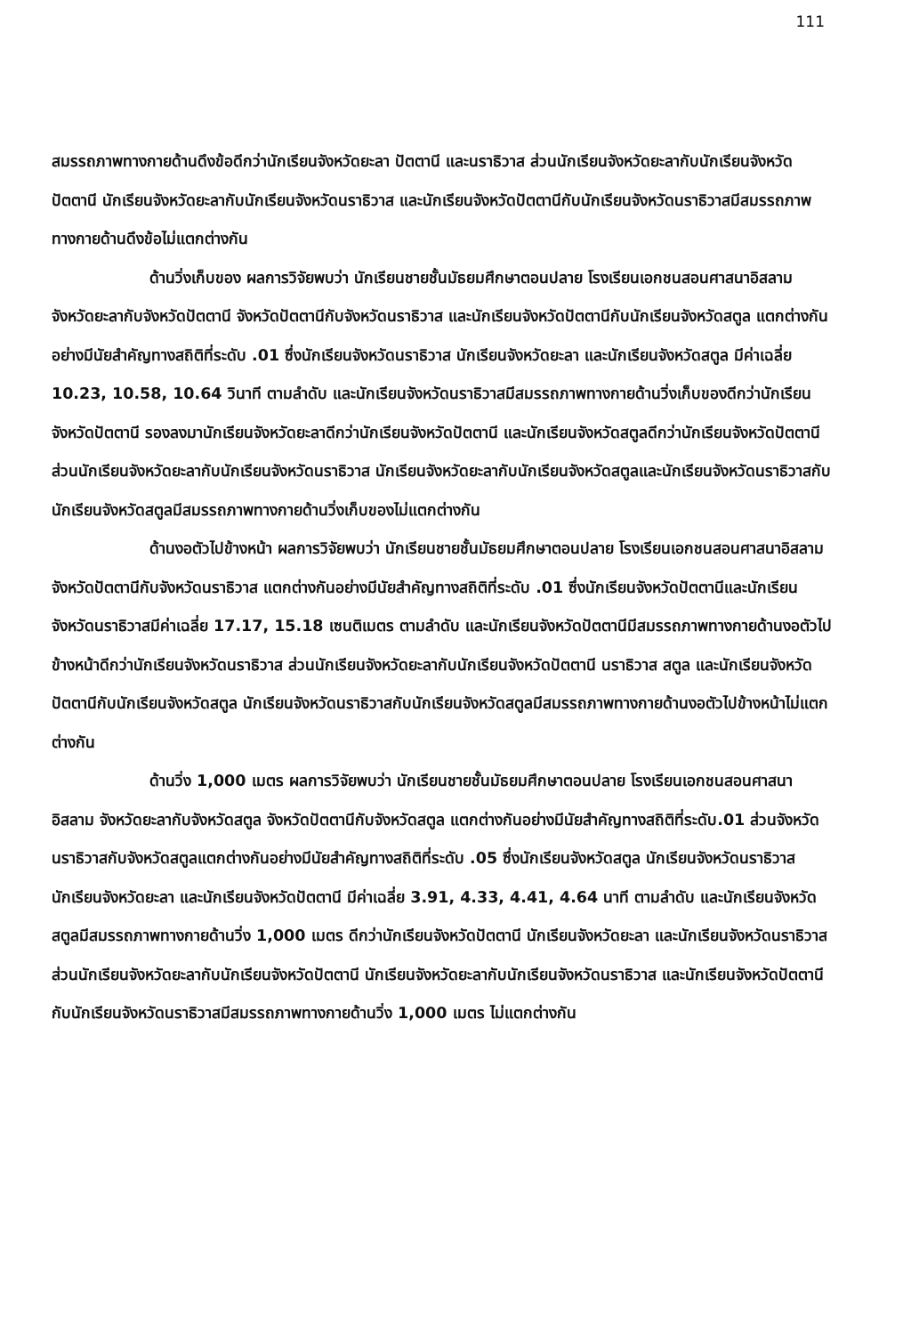111
สมรรถภาพทางกายด้านดึงข้อดีกว่านักเรียนจังหวัดยะลา ปัตตานี และนราธิวาส ส่วนนักเรียนจังหวัดยะลากับนักเรียนจังหวัดปัตตานี นักเรียนจังหวัดยะลากับนักเรียนจังหวัดนราธิวาส และนักเรียนจังหวัดปัตตานีกับนักเรียนจังหวัดนราธิวาสมีสมรรถภาพทางกายด้านดึงข้อไม่แตกต่างกัน
ด้านวิ่งเก็บของ ผลการวิจัยพบว่า นักเรียนชายชั้นมัธยมศึกษาตอนปลาย โรงเรียนเอกชนสอนศาสนาอิสลามจังหวัดยะลากับจังหวัดปัตตานี จังหวัดปัตตานีกับจังหวัดนราธิวาส และนักเรียนจังหวัดปัตตานีกับนักเรียนจังหวัดสตูล แตกต่างกันอย่างมีนัยสำคัญทางสถิติที่ระดับ .01 ซึ่งนักเรียนจังหวัดนราธิวาส นักเรียนจังหวัดยะลา และนักเรียนจังหวัดสตูล มีค่าเฉลี่ย 10.23, 10.58, 10.64 วินาที ตามลำดับ และนักเรียนจังหวัดนราธิวาสมีสมรรถภาพทางกายด้านวิ่งเก็บของดีกว่านักเรียนจังหวัดปัตตานี รองลงมานักเรียนจังหวัดยะลาดีกว่านักเรียนจังหวัดปัตตานี และนักเรียนจังหวัดสตูลดีกว่านักเรียนจังหวัดปัตตานี ส่วนนักเรียนจังหวัดยะลากับนักเรียนจังหวัดนราธิวาส นักเรียนจังหวัดยะลากับนักเรียนจังหวัดสตูลและนักเรียนจังหวัดนราธิวาสกับนักเรียนจังหวัดสตูลมีสมรรถภาพทางกายด้านวิ่งเก็บของไม่แตกต่างกัน
ด้านงอตัวไปข้างหน้า ผลการวิจัยพบว่า นักเรียนชายชั้นมัธยมศึกษาตอนปลาย โรงเรียนเอกชนสอนศาสนาอิสลามจังหวัดปัตตานีกับจังหวัดนราธิวาส แตกต่างกันอย่างมีนัยสำคัญทางสถิติที่ระดับ .01 ซึ่งนักเรียนจังหวัดปัตตานีและนักเรียนจังหวัดนราธิวาสมีค่าเฉลี่ย 17.17, 15.18 เซนติเมตร ตามลำดับ และนักเรียนจังหวัดปัตตานีมีสมรรถภาพทางกายด้านงอตัวไปข้างหน้าดีกว่านักเรียนจังหวัดนราธิวาส ส่วนนักเรียนจังหวัดยะลากับนักเรียนจังหวัดปัตตานี นราธิวาส สตูล และนักเรียนจังหวัดปัตตานีกับนักเรียนจังหวัดสตูล นักเรียนจังหวัดนราธิวาสกับนักเรียนจังหวัดสตูลมีสมรรถภาพทางกายด้านงอตัวไปข้างหน้าไม่แตกต่างกัน
ด้านวิ่ง 1,000 เมตร ผลการวิจัยพบว่า นักเรียนชายชั้นมัธยมศึกษาตอนปลาย โรงเรียนเอกชนสอนศาสนาอิสลาม จังหวัดยะลากับจังหวัดสตูล จังหวัดปัตตานีกับจังหวัดสตูล แตกต่างกันอย่างมีนัยสำคัญทางสถิติที่ระดับ.01 ส่วนจังหวัดนราธิวาสกับจังหวัดสตูลแตกต่างกันอย่างมีนัยสำคัญทางสถิติที่ระดับ .05 ซึ่งนักเรียนจังหวัดสตูล นักเรียนจังหวัดนราธิวาส นักเรียนจังหวัดยะลา และนักเรียนจังหวัดปัตตานี มีค่าเฉลี่ย 3.91, 4.33, 4.41, 4.64 นาที ตามลำดับ และนักเรียนจังหวัดสตูลมีสมรรถภาพทางกายด้านวิ่ง 1,000 เมตร ดีกว่านักเรียนจังหวัดปัตตานี นักเรียนจังหวัดยะลา และนักเรียนจังหวัดนราธิวาส ส่วนนักเรียนจังหวัดยะลากับนักเรียนจังหวัดปัตตานี นักเรียนจังหวัดยะลากับนักเรียนจังหวัดนราธิวาส และนักเรียนจังหวัดปัตตานีกับนักเรียนจังหวัดนราธิวาสมีสมรรถภาพทางกายด้านวิ่ง 1,000 เมตร ไม่แตกต่างกัน